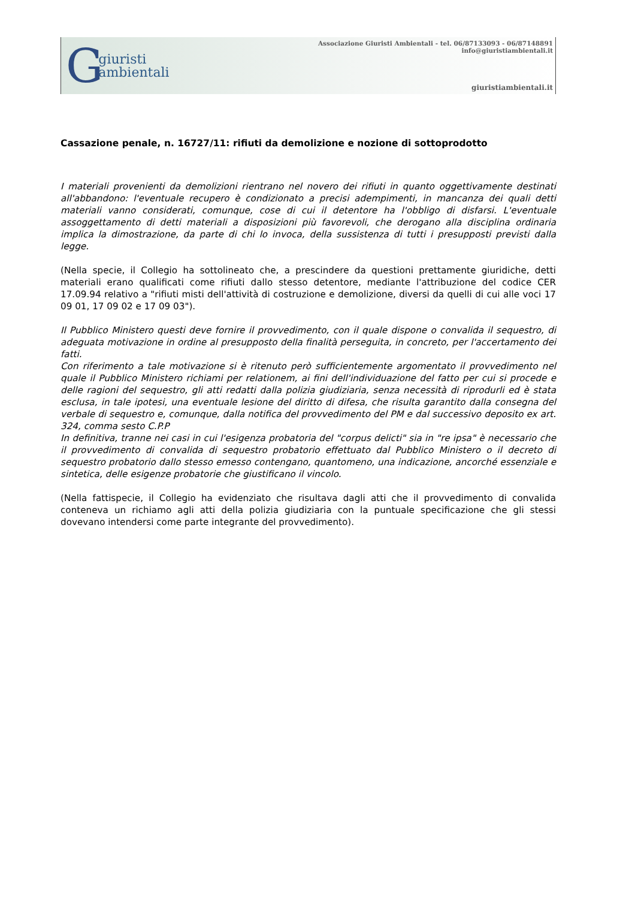G
giuristi
ambientali
Associazione Giuristi Ambientali - tel. 06/87133093 - 06/87148891
info@giuristiambientali.it
giuristiambientali.it
Cassazione penale, n. 16727/11: rifiuti da demolizione e nozione di sottoprodotto
I materiali provenienti da demolizioni rientrano nel novero dei rifiuti in quanto oggettivamente destinati all'abbandono: l'eventuale recupero è condizionato a precisi adempimenti, in mancanza dei quali detti materiali vanno considerati, comunque, cose di cui il detentore ha l'obbligo di disfarsi. L'eventuale assoggettamento di detti materiali a disposizioni più favorevoli, che derogano alla disciplina ordinaria implica la dimostrazione, da parte di chi lo invoca, della sussistenza di tutti i presupposti previsti dalla legge.
(Nella specie, il Collegio ha sottolineato che, a prescindere da questioni prettamente giuridiche, detti materiali erano qualificati come rifiuti dallo stesso detentore, mediante l'attribuzione del codice CER 17.09.94 relativo a "rifiuti misti dell'attività di costruzione e demolizione, diversi da quelli di cui alle voci 17 09 01, 17 09 02 e 17 09 03").
Il Pubblico Ministero questi deve fornire il provvedimento, con il quale dispone o convalida il sequestro, di adeguata motivazione in ordine al presupposto della finalità perseguita, in concreto, per l'accertamento dei fatti.
Con riferimento a tale motivazione si è ritenuto però sufficientemente argomentato il provvedimento nel quale il Pubblico Ministero richiami per relationem, ai fini dell'individuazione del fatto per cui si procede e delle ragioni del sequestro, gli atti redatti dalla polizia giudiziaria, senza necessità di riprodurli ed è stata esclusa, in tale ipotesi, una eventuale lesione del diritto di difesa, che risulta garantito dalla consegna del verbale di sequestro e, comunque, dalla notifica del provvedimento del PM e dal successivo deposito ex art. 324, comma sesto C.P.P
In definitiva, tranne nei casi in cui l'esigenza probatoria del "corpus delicti" sia in "re ipsa" è necessario che il provvedimento di convalida di sequestro probatorio effettuato dal Pubblico Ministero o il decreto di sequestro probatorio dallo stesso emesso contengano, quantomeno, una indicazione, ancorché essenziale e sintetica, delle esigenze probatorie che giustificano il vincolo.
(Nella fattispecie, il Collegio ha evidenziato che risultava dagli atti che il provvedimento di convalida conteneva un richiamo agli atti della polizia giudiziaria con la puntuale specificazione che gli stessi dovevano intendersi come parte integrante del provvedimento).